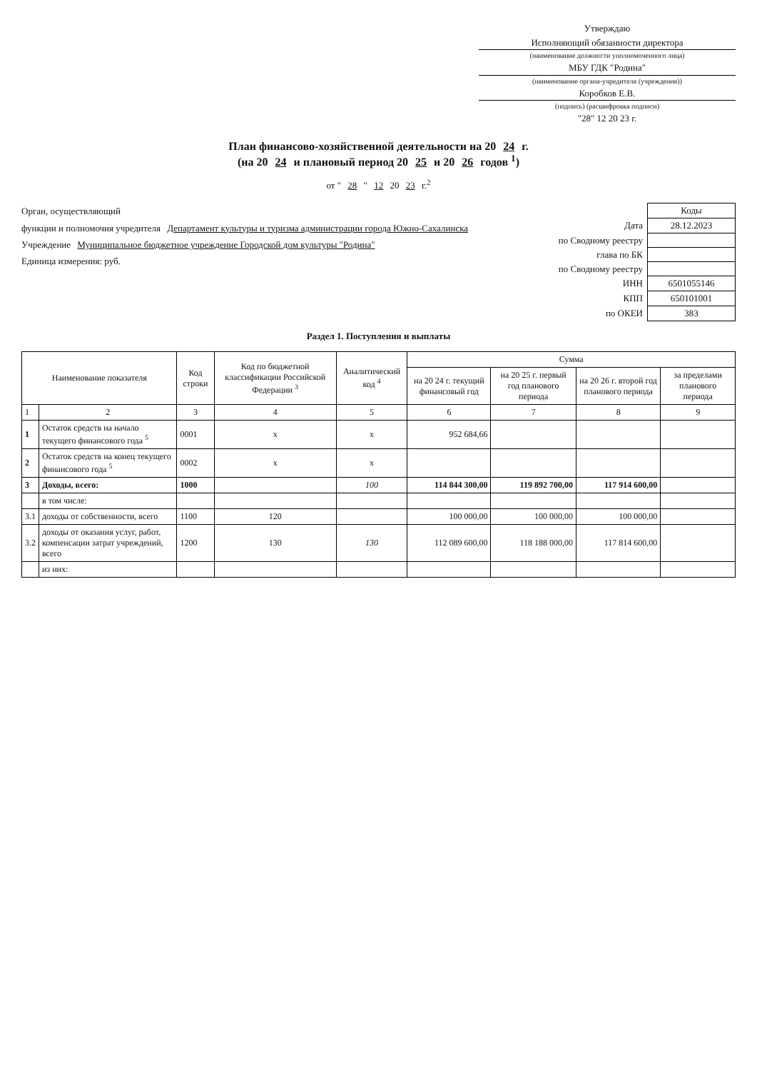Утверждаю
Исполняющий обязанности директора
(наименование должности уполномоченного лица)
МБУ ГДК "Родина"
(наименование органа-учредителя (учреждения))
Коробков Е.В.
(подпись) (расшифровка подписи)
"28" 12 20 23 г.
План финансово-хозяйственной деятельности на 20 24 г.
(на 20 24 и плановый период 20 25 и 20 26 годов <sup>1</sup>)
от " 28 " 12 20 23 г.<sup>2</sup>
Орган, осуществляющий
функции и полномочия учредителя Департамент культуры и туризма администрации города Южно-Сахалинска
Учреждение Муниципальное бюджетное учреждение Городской дом культуры "Родина"
Единица измерения: руб.
| | Коды |
| Дата | 28.12.2023 |
| по Сводному реестру | |
| глава по БК | |
| по Сводному реестру | |
| ИНН | 6501055146 |
| КПП | 650101001 |
| по ОКЕИ | 383 |
Раздел 1. Поступления и выплаты
| Наименование показателя | | Код строки | Код по бюджетной классификации Российской Федерации <sup>3</sup> | Аналитический код <sup>4</sup> | Сумма | | | |
| --- | --- | --- | --- | --- | --- | --- | --- | --- |
| | | | | | на 20 24 г. текущий финансовый год | на 20 25 г. первый год планового периода | на 20 26 г. второй год планового периода | за пределами планового периода |
| 1 | 2 | 3 | 4 | 5 | 6 | 7 | 8 | 9 |
| 1 | Остаток средств на начало текущего финансового года <sup>5</sup> | 0001 | x | x | 952 684,66 | | | |
| 2 | Остаток средств на конец текущего финансового года <sup>5</sup> | 0002 | x | x | | | | |
| 3 | Доходы, всего: | 1000 | | 100 | 114 844 300,00 | 119 892 700,00 | 117 914 600,00 | |
| | в том числе: | | | | | | | |
| 3.1 | доходы от собственности, всего | 1100 | 120 | | 100 000,00 | 100 000,00 | 100 000,00 | |
| 3.2 | доходы от оказания услуг, работ, компенсации затрат учреждений, всего | 1200 | 130 | 130 | 112 089 600,00 | 118 188 000,00 | 117 814 600,00 | |
| | из них: | | | | | | | |